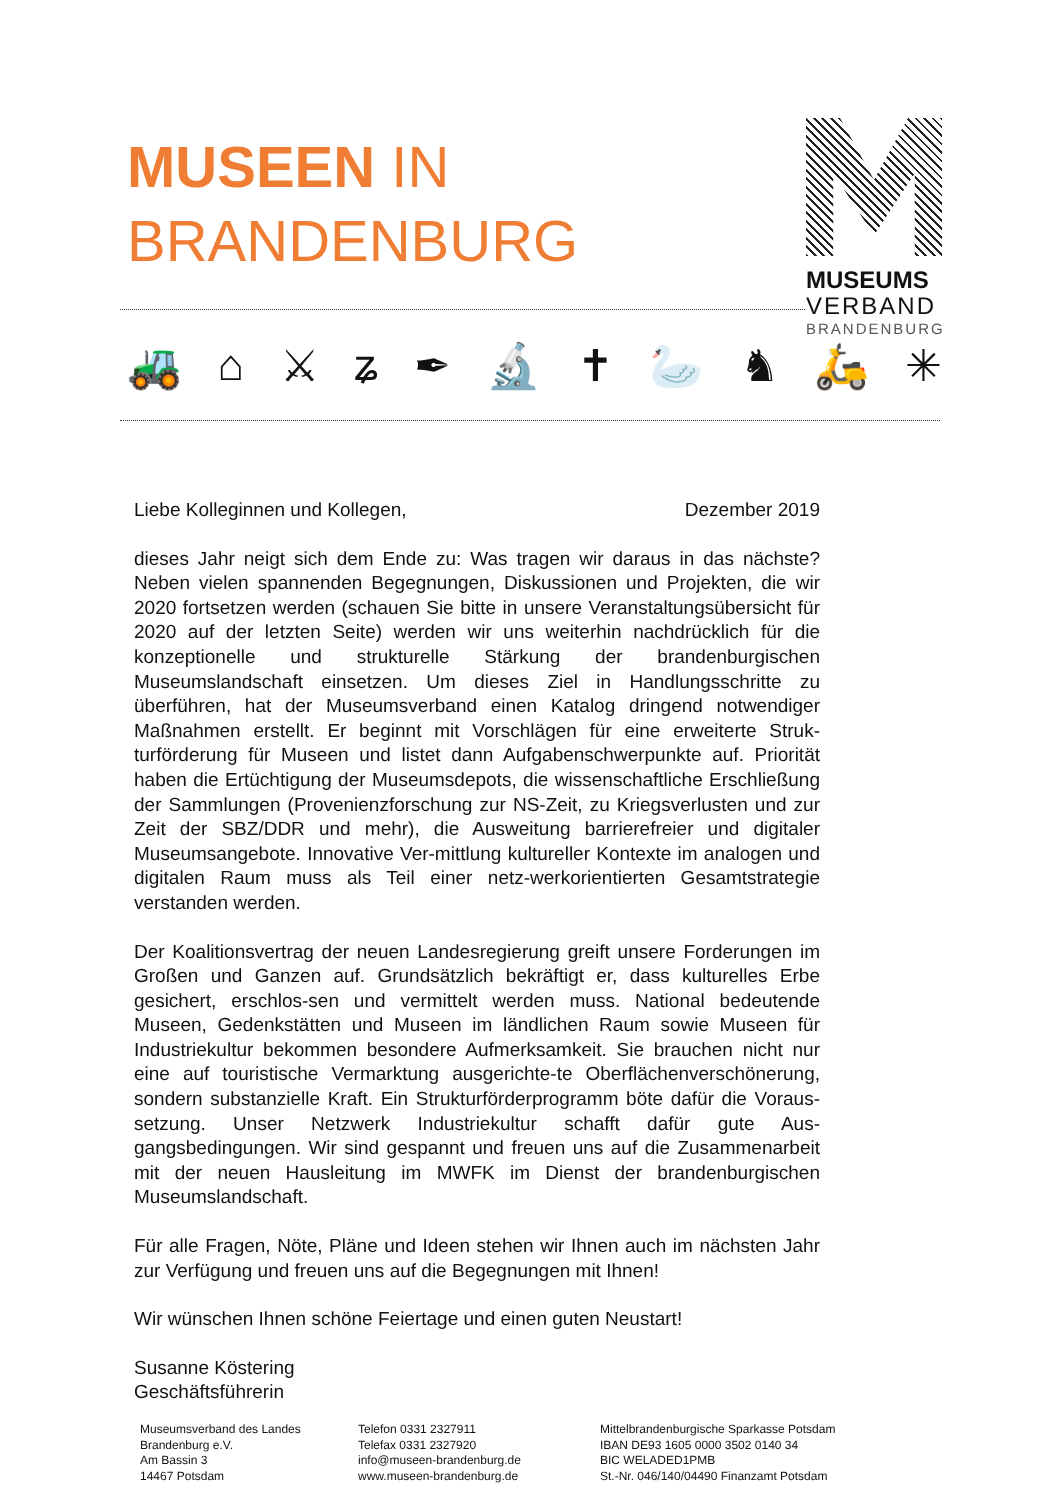MUSEEN IN
BRANDENBURG
MUSEUMS
VERBAND
BRANDENBURG
🚜 ⌂ ⚔ ʑ ✒ 🔬 ✝ 🦢 ♞ 🛵 ✳
Liebe Kolleginnen und Kollegen, Dezember 2019
dieses Jahr neigt sich dem Ende zu: Was tragen wir daraus in das nächste? Neben vielen spannenden Begegnungen, Diskussionen und Projekten, die wir 2020 fortsetzen werden (schauen Sie bitte in unsere Veranstaltungsübersicht für 2020 auf der letzten Seite) werden wir uns weiterhin nachdrücklich für die konzeptionelle und strukturelle Stärkung der brandenburgischen Museumslandschaft einsetzen. Um dieses Ziel in Handlungsschritte zu überführen, hat der Museumsverband einen Katalog dringend notwendiger Maßnahmen erstellt. Er beginnt mit Vorschlägen für eine erweiterte Struk-turförderung für Museen und listet dann Aufgabenschwerpunkte auf. Priorität haben die Ertüchtigung der Museumsdepots, die wissenschaftliche Erschließung der Sammlungen (Provenienzforschung zur NS-Zeit, zu Kriegsverlusten und zur Zeit der SBZ/DDR und mehr), die Ausweitung barrierefreier und digitaler Museumsangebote. Innovative Ver-mittlung kultureller Kontexte im analogen und digitalen Raum muss als Teil einer netz-werkorientierten Gesamtstrategie verstanden werden.
Der Koalitionsvertrag der neuen Landesregierung greift unsere Forderungen im Großen und Ganzen auf. Grundsätzlich bekräftigt er, dass kulturelles Erbe gesichert, erschlos-sen und vermittelt werden muss. National bedeutende Museen, Gedenkstätten und Museen im ländlichen Raum sowie Museen für Industriekultur bekommen besondere Aufmerksamkeit. Sie brauchen nicht nur eine auf touristische Vermarktung ausgerichte-te Oberflächenverschönerung, sondern substanzielle Kraft. Ein Strukturförderprogramm böte dafür die Voraus-setzung. Unser Netzwerk Industriekultur schafft dafür gute Aus-gangsbedingungen. Wir sind gespannt und freuen uns auf die Zusammenarbeit mit der neuen Hausleitung im MWFK im Dienst der brandenburgischen Museumslandschaft.
Für alle Fragen, Nöte, Pläne und Ideen stehen wir Ihnen auch im nächsten Jahr zur Verfügung und freuen uns auf die Begegnungen mit Ihnen!
Wir wünschen Ihnen schöne Feiertage und einen guten Neustart!
Susanne Köstering
Geschäftsführerin
Museumsverband des Landes
Brandenburg e.V.
Am Bassin 3
14467 Potsdam
Telefon 0331 2327911
Telefax 0331 2327920
info@museen-brandenburg.de
www.museen-brandenburg.de
Mittelbrandenburgische Sparkasse Potsdam
IBAN DE93 1605 0000 3502 0140 34
BIC WELADED1PMB
St.-Nr. 046/140/04490 Finanzamt Potsdam